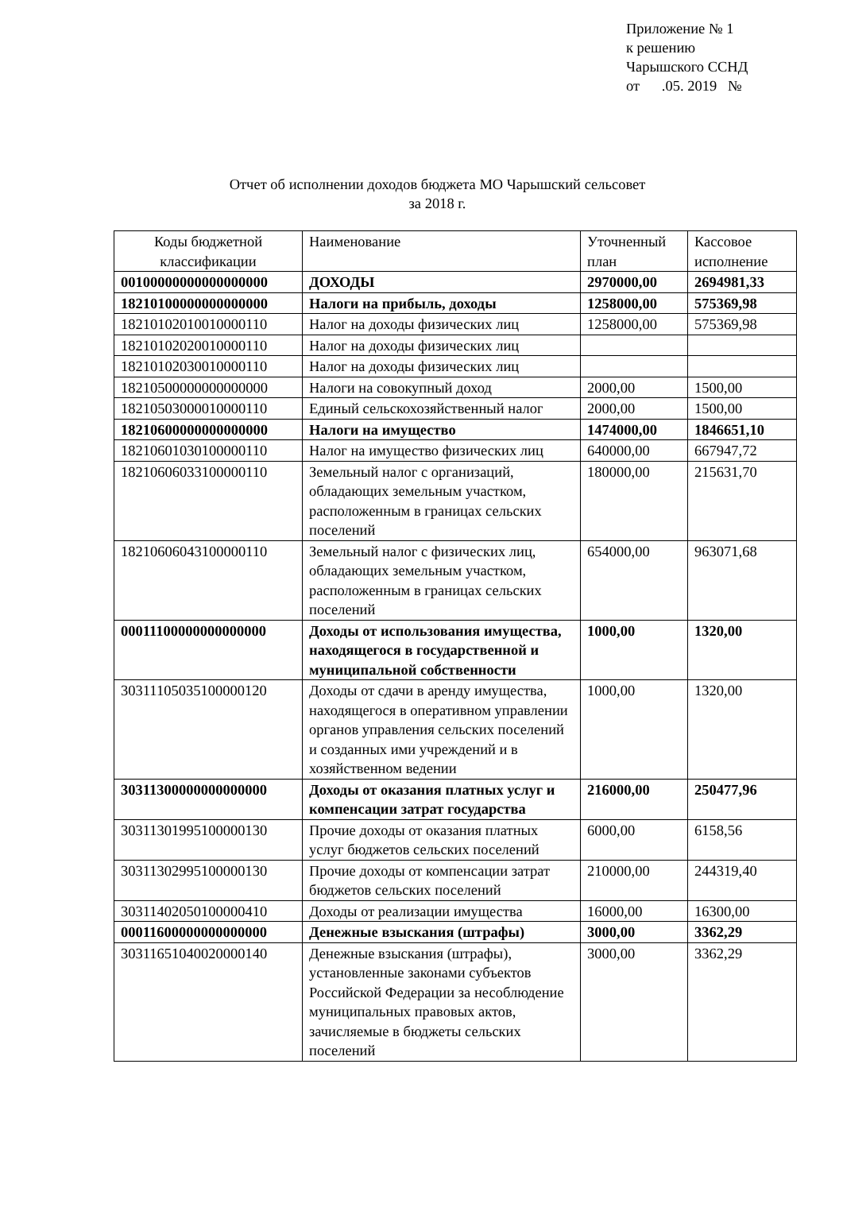Приложение № 1
к решению
Чарышского ССНД
от .05. 2019 №
Отчет об исполнении доходов бюджета МО Чарышский сельсовет
за 2018 г.
| Коды бюджетной классификации | Наименование | Уточненный план | Кассовое исполнение |
| --- | --- | --- | --- |
| 00100000000000000000 | ДОХОДЫ | 2970000,00 | 2694981,33 |
| 18210100000000000000 | Налоги на прибыль, доходы | 1258000,00 | 575369,98 |
| 18210102010010000110 | Налог на доходы физических лиц | 1258000,00 | 575369,98 |
| 18210102020010000110 | Налог на доходы физических лиц | | |
| 18210102030010000110 | Налог на доходы физических лиц | | |
| 18210500000000000000 | Налоги на совокупный доход | 2000,00 | 1500,00 |
| 18210503000010000110 | Единый сельскохозяйственный налог | 2000,00 | 1500,00 |
| 18210600000000000000 | Налоги на имущество | 1474000,00 | 1846651,10 |
| 18210601030100000110 | Налог на имущество физических лиц | 640000,00 | 667947,72 |
| 18210606033100000110 | Земельный налог с организаций, обладающих земельным участком, расположенным в границах сельских поселений | 180000,00 | 215631,70 |
| 18210606043100000110 | Земельный налог с физических лиц, обладающих земельным участком, расположенным в границах сельских поселений | 654000,00 | 963071,68 |
| 00011100000000000000 | Доходы от использования имущества, находящегося в государственной и муниципальной собственности | 1000,00 | 1320,00 |
| 30311105035100000120 | Доходы от сдачи в аренду имущества, находящегося в оперативном управлении органов управления сельских поселений и созданных ими учреждений и в хозяйственном ведении | 1000,00 | 1320,00 |
| 30311300000000000000 | Доходы от оказания платных услуг и компенсации затрат государства | 216000,00 | 250477,96 |
| 30311301995100000130 | Прочие доходы от оказания платных услуг бюджетов сельских поселений | 6000,00 | 6158,56 |
| 30311302995100000130 | Прочие доходы от компенсации затрат бюджетов сельских поселений | 210000,00 | 244319,40 |
| 30311402050100000410 | Доходы от реализации имущества | 16000,00 | 16300,00 |
| 00011600000000000000 | Денежные взыскания (штрафы) | 3000,00 | 3362,29 |
| 30311651040020000140 | Денежные взыскания (штрафы), установленные законами субъектов Российской Федерации за несоблюдение муниципальных правовых актов, зачисляемые в бюджеты сельских поселений | 3000,00 | 3362,29 |